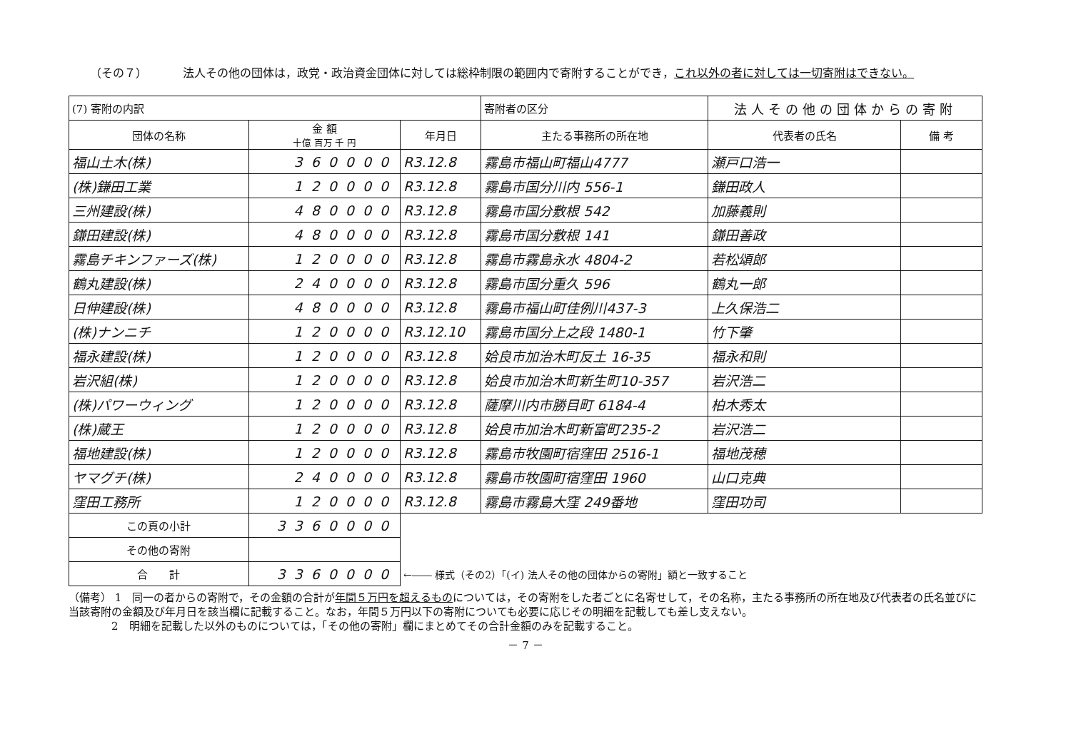（その７） 法人その他の団体は，政党・政治資金団体に対しては総枠制限の範囲内で寄附することができ，これ以外の者に対しては一切寄附はできない。
| (7) 寄附の内訳 | | | 寄附者の区分 | 法人その他の団体からの寄附 | |
| 団体の名称 | 金 額 十億 百万 千 円 | 年月日 | 主たる事務所の所在地 | 代表者の氏名 | 備 考 |
| 福山土木(株) | 360000 | R3.12.8 | 霧島市福山町福山4777 | 瀬戸口浩一 | |
| (株)鎌田工業 | 120000 | R3.12.8 | 霧島市国分川内 556-1 | 鎌田政人 | |
| 三州建設(株) | 480000 | R3.12.8 | 霧島市国分敷根 542 | 加藤義則 | |
| 鎌田建設(株) | 480000 | R3.12.8 | 霧島市国分敷根 141 | 鎌田善政 | |
| 霧島チキンファーズ(株) | 120000 | R3.12.8 | 霧島市霧島永水 4804-2 | 若松頌郎 | |
| 鶴丸建設(株) | 240000 | R3.12.8 | 霧島市国分重久 596 | 鶴丸一郎 | |
| 日伸建設(株) | 480000 | R3.12.8 | 霧島市福山町佳例川437-3 | 上久保浩二 | |
| (株)ナンニチ | 120000 | R3.12.10 | 霧島市国分上之段 1480-1 | 竹下肇 | |
| 福永建設(株) | 120000 | R3.12.8 | 姶良市加治木町反土 16-35 | 福永和則 | |
| 岩沢組(株) | 120000 | R3.12.8 | 姶良市加治木町新生町10-357 | 岩沢浩二 | |
| (株)パワーウィング | 120000 | R3.12.8 | 薩摩川内市勝目町 6184-4 | 柏木秀太 | |
| (株)蔵王 | 120000 | R3.12.8 | 姶良市加治木町新富町235-2 | 岩沢浩二 | |
| 福地建設(株) | 120000 | R3.12.8 | 霧島市牧園町宿窪田 2516-1 | 福地茂穂 | |
| ヤマグチ(株) | 240000 | R3.12.8 | 霧島市牧園町宿窪田 1960 | 山口克典 | |
| 窪田工務所 | 120000 | R3.12.8 | 霧島市霧島大窪 249番地 | 窪田功司 | |
| この頁の小計 | 3360000 | | | | |
| その他の寄附 | | | | | |
| 合 計 | 3360000 | ←―― 様式（その2）「(イ) 法人その他の団体からの寄附」額と一致すること | | | |
（備考） 1　同一の者からの寄附で，その金額の合計が年間５万円を超えるものについては，その寄附をした者ごとに名寄せして，その名称，主たる事務所の所在地及び代表者の氏名並びに当該寄附の金額及び年月日を該当欄に記載すること。なお，年間５万円以下の寄附についても必要に応じその明細を記載しても差し支えない。
　　　　2　明細を記載した以外のものについては，「その他の寄附」欄にまとめてその合計金額のみを記載すること。
－ 7 －